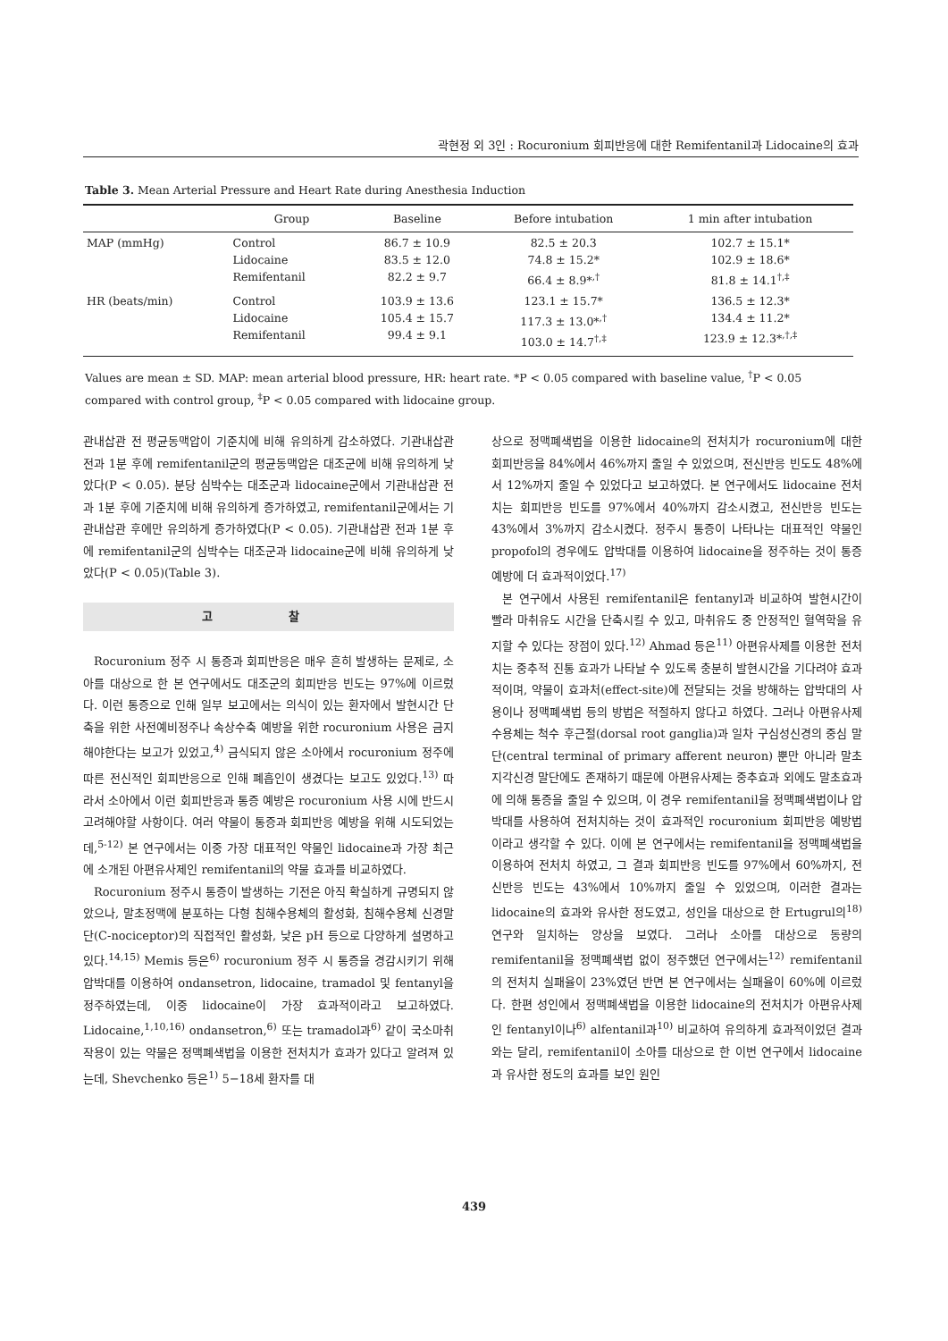곽현정 외 3인 : Rocuronium 회피반응에 대한 Remifentanil과 Lidocaine의 효과
Table 3. Mean Arterial Pressure and Heart Rate during Anesthesia Induction
| | Group | Baseline | Before intubation | 1 min after intubation |
| --- | --- | --- | --- | --- |
| MAP (mmHg) | Control Lidocaine Remifentanil | 86.7 ± 10.9 83.5 ± 12.0 82.2 ± 9.7 | 82.5 ± 20.3 74.8 ± 15.2* 66.4 ± 8.9*<sup>,†</sup> | 102.7 ± 15.1* 102.9 ± 18.6* 81.8 ± 14.1<sup>†,‡</sup> |
| HR (beats/min) | Control Lidocaine Remifentanil | 103.9 ± 13.6 105.4 ± 15.7 99.4 ± 9.1 | 123.1 ± 15.7* 117.3 ± 13.0*<sup>,†</sup> 103.0 ± 14.7<sup>†,‡</sup> | 136.5 ± 12.3* 134.4 ± 11.2* 123.9 ± 12.3*<sup>,†,‡</sup> |
Values are mean ± SD. MAP: mean arterial blood pressure, HR: heart rate. *P < 0.05 compared with baseline value, <sup>†</sup>P < 0.05 compared with control group, <sup>‡</sup>P < 0.05 compared with lidocaine group.
관내삽관 전 평균동맥압이 기준치에 비해 유의하게 감소하였다. 기관내삽관 전과 1분 후에 remifentanil군의 평균동맥압은 대조군에 비해 유의하게 낮았다(P < 0.05). 분당 심박수는 대조군과 lidocaine군에서 기관내삽관 전과 1분 후에 기준치에 비해 유의하게 증가하였고, remifentanil군에서는 기관내삽관 후에만 유의하게 증가하였다(P < 0.05). 기관내삽관 전과 1분 후에 remifentanil군의 심박수는 대조군과 lidocaine군에 비해 유의하게 낮았다(P < 0.05)(Table 3).
고 찰
Rocuronium 정주 시 통증과 회피반응은 매우 흔히 발생하는 문제로, 소아를 대상으로 한 본 연구에서도 대조군의 회피반응 빈도는 97%에 이르렀다. 이런 통증으로 인해 일부 보고에서는 의식이 있는 환자에서 발현시간 단축을 위한 사전예비정주나 속상수축 예방을 위한 rocuronium 사용은 금지해야한다는 보고가 있었고,<sup>4)</sup> 금식되지 않은 소아에서 rocuronium 정주에 따른 전신적인 회피반응으로 인해 폐흡인이 생겼다는 보고도 있었다.<sup>13)</sup> 따라서 소아에서 이런 회피반응과 통증 예방은 rocuronium 사용 시에 반드시 고려해야할 사항이다. 여러 약물이 통증과 회피반응 예방을 위해 시도되었는데,<sup>5-12)</sup> 본 연구에서는 이중 가장 대표적인 약물인 lidocaine과 가장 최근에 소개된 아편유사제인 remifentanil의 약물 효과를 비교하였다.
Rocuronium 정주시 통증이 발생하는 기전은 아직 확실하게 규명되지 않았으나, 말초정맥에 분포하는 다형 침해수용체의 활성화, 침해수용체 신경말단(C-nociceptor)의 직접적인 활성화, 낮은 pH 등으로 다양하게 설명하고 있다.<sup>14,15)</sup> Memis 등은<sup>6)</sup> rocuronium 정주 시 통증을 경감시키기 위해 압박대를 이용하여 ondansetron, lidocaine, tramadol 및 fentanyl을 정주하였는데, 이중 lidocaine이 가장 효과적이라고 보고하였다. Lidocaine,<sup>1,10,16)</sup> ondansetron,<sup>6)</sup> 또는 tramadol과<sup>6)</sup> 같이 국소마취작용이 있는 약물은 정맥폐색법을 이용한 전처치가 효과가 있다고 알려져 있는데, Shevchenko 등은<sup>1)</sup> 5−18세 환자를 대
상으로 정맥폐색법을 이용한 lidocaine의 전처치가 rocuronium에 대한 회피반응을 84%에서 46%까지 줄일 수 있었으며, 전신반응 빈도도 48%에서 12%까지 줄일 수 있었다고 보고하였다. 본 연구에서도 lidocaine 전처치는 회피반응 빈도를 97%에서 40%까지 감소시켰고, 전신반응 빈도는 43%에서 3%까지 감소시켰다. 정주시 통증이 나타나는 대표적인 약물인 propofol의 경우에도 압박대를 이용하여 lidocaine을 정주하는 것이 통증 예방에 더 효과적이었다.<sup>17)</sup>
본 연구에서 사용된 remifentanil은 fentanyl과 비교하여 발현시간이 빨라 마취유도 시간을 단축시킬 수 있고, 마취유도 중 안정적인 혈역학을 유지할 수 있다는 장점이 있다.<sup>12)</sup> Ahmad 등은<sup>11)</sup> 아편유사제를 이용한 전처치는 중추적 진통 효과가 나타날 수 있도록 충분히 발현시간을 기다려야 효과적이며, 약물이 효과처(effect-site)에 전달되는 것을 방해하는 압박대의 사용이나 정맥폐색법 등의 방법은 적절하지 않다고 하였다. 그러나 아편유사제 수용체는 척수 후근절(dorsal root ganglia)과 일차 구심성신경의 중심 말단(central terminal of primary afferent neuron) 뿐만 아니라 말초지각신경 말단에도 존재하기 때문에 아편유사제는 중추효과 외에도 말초효과에 의해 통증을 줄일 수 있으며, 이 경우 remifentanil을 정맥폐색법이나 압박대를 사용하여 전처치하는 것이 효과적인 rocuronium 회피반응 예방법이라고 생각할 수 있다. 이에 본 연구에서는 remifentanil을 정맥폐색법을 이용하여 전처치 하였고, 그 결과 회피반응 빈도를 97%에서 60%까지, 전신반응 빈도는 43%에서 10%까지 줄일 수 있었으며, 이러한 결과는 lidocaine의 효과와 유사한 정도였고, 성인을 대상으로 한 Ertugrul의<sup>18)</sup> 연구와 일치하는 양상을 보였다. 그러나 소아를 대상으로 동량의 remifentanil을 정맥폐색법 없이 정주했던 연구에서는<sup>12)</sup> remifentanil의 전처치 실패율이 23%였던 반면 본 연구에서는 실패율이 60%에 이르렀다. 한편 성인에서 정맥폐색법을 이용한 lidocaine의 전처치가 아편유사제인 fentanyl이나<sup>6)</sup> alfentanil과<sup>10)</sup> 비교하여 유의하게 효과적이었던 결과와는 달리, remifentanil이 소아를 대상으로 한 이번 연구에서 lidocaine과 유사한 정도의 효과를 보인 원인
439